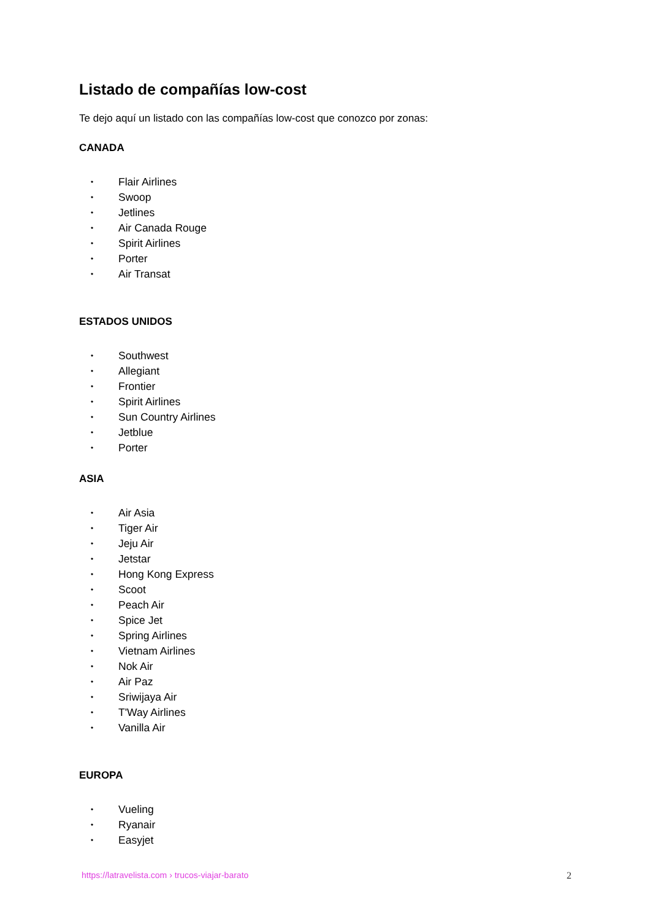Listado de compañías low-cost
Te dejo aquí un listado con las compañías low-cost que conozco por zonas:
CANADA
• Flair Airlines
• Swoop
• Jetlines
• Air Canada Rouge
• Spirit Airlines
• Porter
• Air Transat
ESTADOS UNIDOS
• Southwest
• Allegiant
• Frontier
• Spirit Airlines
• Sun Country Airlines
• Jetblue
• Porter
ASIA
• Air Asia
• Tiger Air
• Jeju Air
• Jetstar
• Hong Kong Express
• Scoot
• Peach Air
• Spice Jet
• Spring Airlines
• Vietnam Airlines
• Nok Air
• Air Paz
• Sriwijaya Air
• T'Way Airlines
• Vanilla Air
EUROPA
• Vueling
• Ryanair
• Easyjet
https://latravelista.com › trucos-viajar-barato 2